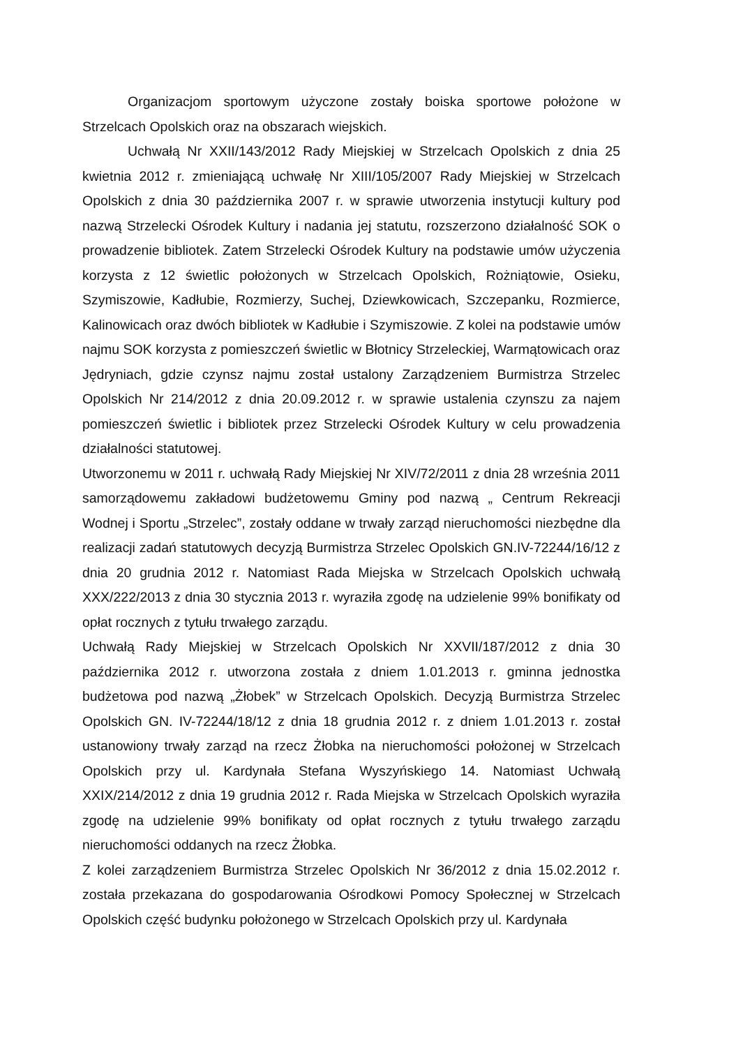Organizacjom sportowym użyczone zostały boiska sportowe położone w Strzelcach Opolskich oraz na obszarach wiejskich.
Uchwałą Nr XXII/143/2012 Rady Miejskiej w Strzelcach Opolskich z dnia 25 kwietnia 2012 r. zmieniającą uchwałę Nr XIII/105/2007 Rady Miejskiej w Strzelcach Opolskich z dnia 30 października 2007 r. w sprawie utworzenia instytucji kultury pod nazwą Strzelecki Ośrodek Kultury i nadania jej statutu, rozszerzono działalność SOK o prowadzenie bibliotek. Zatem Strzelecki Ośrodek Kultury na podstawie umów użyczenia korzysta z 12 świetlic położonych w Strzelcach Opolskich, Rożniątowie, Osieku, Szymiszowie, Kadłubie, Rozmierzy, Suchej, Dziewkowicach, Szczepanku, Rozmierce, Kalinowicach oraz dwóch bibliotek w Kadłubie i Szymiszowie. Z kolei na podstawie umów najmu SOK korzysta z pomieszczeń świetlic w Błotnicy Strzeleckiej, Warmątowicach oraz Jędryniach, gdzie czynsz najmu został ustalony Zarządzeniem Burmistrza Strzelec Opolskich Nr 214/2012 z dnia 20.09.2012 r. w sprawie ustalenia czynszu za najem pomieszczeń świetlic i bibliotek przez Strzelecki Ośrodek Kultury w celu prowadzenia działalności statutowej.
Utworzonemu w 2011 r. uchwałą Rady Miejskiej Nr XIV/72/2011 z dnia 28 września 2011 samorządowemu zakładowi budżetowemu Gminy pod nazwą „ Centrum Rekreacji Wodnej i Sportu „Strzelec”, zostały oddane w trwały zarząd nieruchomości niezbędne dla realizacji zadań statutowych decyzją Burmistrza Strzelec Opolskich GN.IV-72244/16/12 z dnia 20 grudnia 2012 r. Natomiast Rada Miejska w Strzelcach Opolskich uchwałą XXX/222/2013 z dnia 30 stycznia 2013 r. wyraziła zgodę na udzielenie 99% bonifikaty od opłat rocznych z tytułu trwałego zarządu.
Uchwałą Rady Miejskiej w Strzelcach Opolskich Nr XXVII/187/2012 z dnia 30 października 2012 r. utworzona została z dniem 1.01.2013 r. gminna jednostka budżetowa pod nazwą „Żłobek” w Strzelcach Opolskich. Decyzją Burmistrza Strzelec Opolskich GN. IV-72244/18/12 z dnia 18 grudnia 2012 r. z dniem 1.01.2013 r. został ustanowiony trwały zarząd na rzecz Żłobka na nieruchomości położonej w Strzelcach Opolskich przy ul. Kardynała Stefana Wyszyńskiego 14. Natomiast Uchwałą XXIX/214/2012 z dnia 19 grudnia 2012 r. Rada Miejska w Strzelcach Opolskich wyraziła zgodę na udzielenie 99% bonifikaty od opłat rocznych z tytułu trwałego zarządu nieruchomości oddanych na rzecz Żłobka.
Z kolei zarządzeniem Burmistrza Strzelec Opolskich Nr 36/2012 z dnia 15.02.2012 r. została przekazana do gospodarowania Ośrodkowi Pomocy Społecznej w Strzelcach Opolskich część budynku położonego w Strzelcach Opolskich przy ul. Kardynała